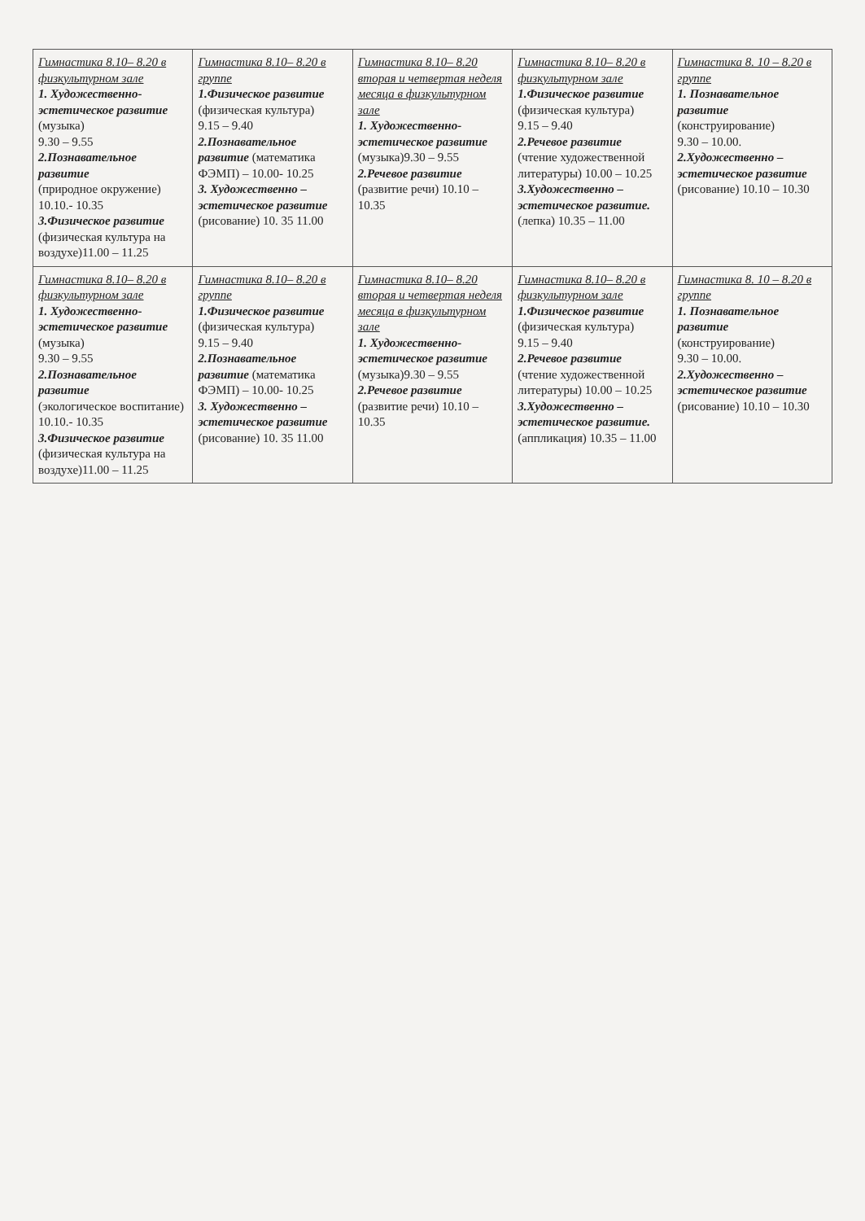| Гимнастика 8.10– 8.20 в физкультурном зале 1. Художественно-эстетическое развитие (музыка) 9.30 – 9.55 2.Познавательное развитие (природное окружение) 10.10.- 10.35 3.Физическое развитие (физическая культура на воздухе)11.00 – 11.25 | Гимнастика 8.10– 8.20 в группе 1.Физическое развитие (физическая культура) 9.15 – 9.40 2.Познавательное развитие (математика ФЭМП) – 10.00- 10.25 3. Художественно – эстетическое развитие (рисование) 10. 35 11.00 | Гимнастика 8.10– 8.20 вторая и четвертая неделя месяца в физкультурном зале 1. Художественно-эстетическое развитие (музыка)9.30 – 9.55 2.Речевое развитие (развитие речи) 10.10 – 10.35 | Гимнастика 8.10– 8.20 в физкультурном зале 1.Физическое развитие (физическая культура) 9.15 – 9.40 2.Речевое развитие (чтение художественной литературы) 10.00 – 10.25 3.Художественно – эстетическое развитие. (лепка) 10.35 – 11.00 | Гимнастика 8. 10 – 8.20 в группе 1. Познавательное развитие (конструирование) 9.30 – 10.00. 2.Художественно – эстетическое развитие (рисование) 10.10 – 10.30 |
| Гимнастика 8.10– 8.20 в физкультурном зале 1. Художественно-эстетическое развитие (музыка) 9.30 – 9.55 2.Познавательное развитие (экологическое воспитание) 10.10.- 10.35 3.Физическое развитие (физическая культура на воздухе)11.00 – 11.25 | Гимнастика 8.10– 8.20 в группе 1.Физическое развитие (физическая культура) 9.15 – 9.40 2.Познавательное развитие (математика ФЭМП) – 10.00- 10.25 3. Художественно – эстетическое развитие (рисование) 10. 35 11.00 | Гимнастика 8.10– 8.20 вторая и четвертая неделя месяца в физкультурном зале 1. Художественно-эстетическое развитие (музыка)9.30 – 9.55 2.Речевое развитие (развитие речи) 10.10 – 10.35 | Гимнастика 8.10– 8.20 в физкультурном зале 1.Физическое развитие (физическая культура) 9.15 – 9.40 2.Речевое развитие (чтение художественной литературы) 10.00 – 10.25 3.Художественно – эстетическое развитие. (аппликация) 10.35 – 11.00 | Гимнастика 8. 10 – 8.20 в группе 1. Познавательное развитие (конструирование) 9.30 – 10.00. 2.Художественно – эстетическое развитие (рисование) 10.10 – 10.30 |